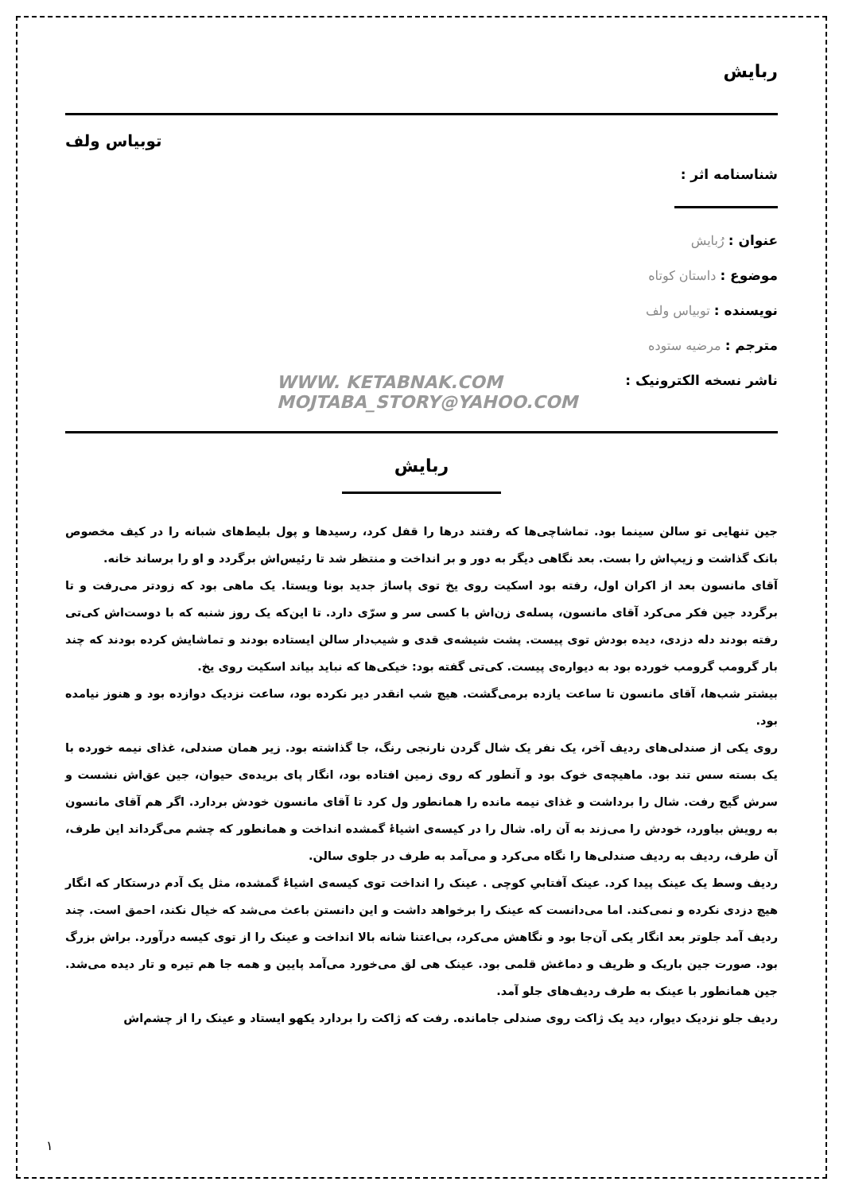ربایش
توبیاس ولف
شناسنامه اثر :
عنوان : رُبایش
موضوع : داستان کوتاه
نویسنده : توبیاس ولف
مترجم : مرضیه ستوده
ناشر نسخه الکترونیک :
WWW. KETABNAK.COM
MOJTABA_STORY@YAHOO.COM
ربایش
جین تنهایی تو سالن سینما بود. تماشاچی‌ها که رفتند درها را قفل کرد، رسیدها و پول بلیط‌های شبانه را در کیف مخصوص بانک گذاشت و زیپ‌اش را بست. بعد نگاهی دیگر به دور و بر انداخت و منتظر شد تا رئیس‌اش برگردد و او را برساند خانه.
آقای مانسون بعد از اکران اول، رفته بود اسکیت روی یخ توی پاساژ جدید بونا ویستا. یک ماهی بود که زودتر می‌رفت و تا برگردد جین فکر می‌کرد آقای مانسون، پسله‌ی زن‌اش با کسی سر و سرّی دارد. تا این‌که یک روز شنبه که با دوست‌اش کی‌تی رفته بودند دله دزدی، دیده بودش توی پیست. پشت شیشه‌ی قدی و شیب‌دار سالن ایستاده بودند و تماشایش کرده بودند که چند بار گرومب گرومب خورده بود به دیواره‌ی پیست. کی‌تی گفته بود: خیکی‌ها که نباید بیاند اسکیت روی یخ.
بیشتر شب‌ها، آقای مانسون تا ساعت یازده برمی‌گشت. هیچ شب انقدر دیر نکرده بود، ساعت نزدیک دوازده بود و هنوز نیامده بود.
روی یکی از صندلی‌های ردیف آخر، یک نفر یک شال گردن نارنجی رنگ، جا گذاشته بود. زیر همان صندلی، غذای نیمه خورده با یک بسته سس تند بود. ماهیچه‌ی خوک بود و آنطور که روی زمین افتاده بود، انگار پای بریده‌ی حیوان، جین عق‌اش نشست و سرش گیج رفت. شال را برداشت و غذای نیمه مانده را همانطور ول کرد تا آقای مانسون خودش بردارد. اگر هم آقای مانسون به رویش بیاورد، خودش را می‌زند به آن راه. شال را در کیسه‌ی اشیاءٔ گمشده انداخت و همانطور که چشم می‌گرداند این طرف، آن طرف، ردیف به ردیف صندلی‌ها را نگاه می‌کرد و می‌آمد به طرف در جلوی سالن.
ردیف وسط یک عینک پیدا کرد. عینک آفتابیِ کوچی . عینک را انداخت توی کیسه‌ی اشیاءٔ گمشده، مثل یک آدم درستکار که انگار هیچ دزدی نکرده و نمی‌کند. اما می‌دانست که عینک را برخواهد داشت و این دانستن باعث می‌شد که خیال نکند، احمق است. چند ردیف آمد جلوتر بعد انگار یکی آن‌جا بود و نگاهش می‌کرد، بی‌اعتنا شانه بالا انداخت و عینک را از توی کیسه درآورد. براش بزرگ بود. صورت جین باریک و ظریف و دماغش قلمی بود. عینک هی لق می‌خورد می‌آمد پایین و همه جا هم تیره و تار دیده می‌شد. جین همانطور با عینک به طرف ردیف‌های جلو آمد.
ردیف جلو نزدیک دیوار، دید یک ژاکت روی صندلی جامانده. رفت که ژاکت را بردارد یکهو ایستاد و عینک را از چشم‌اش
۱